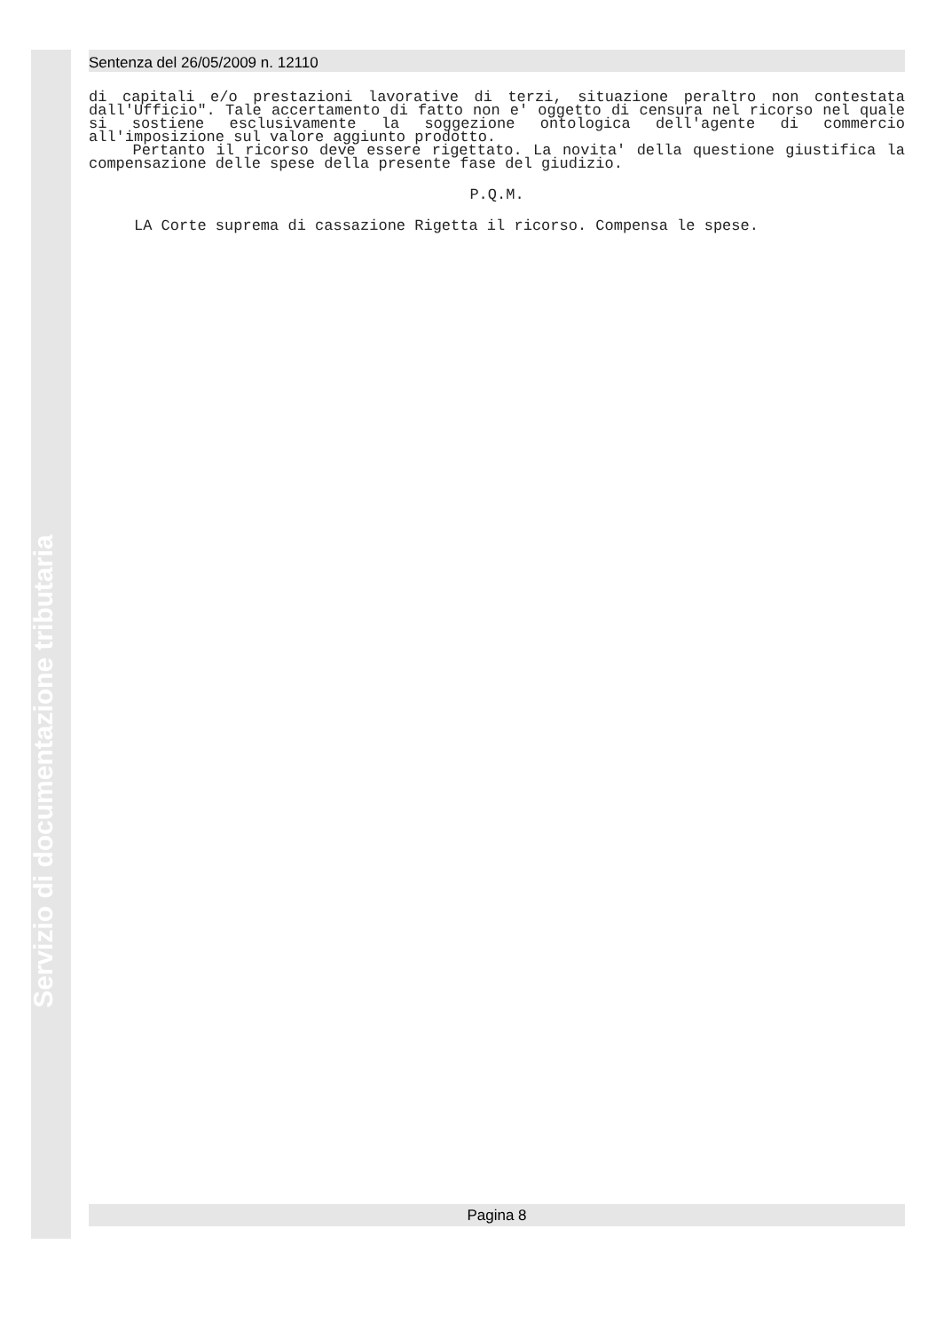Sentenza del 26/05/2009 n. 12110
di capitali e/o prestazioni lavorative di terzi, situazione peraltro non contestata dall'Ufficio". Tale accertamento di fatto non e' oggetto di censura nel ricorso nel quale si sostiene esclusivamente la soggezione ontologica dell'agente di commercio all'imposizione sul valore aggiunto prodotto.
Pertanto il ricorso deve essere rigettato. La novita' della questione giustifica la compensazione delle spese della presente fase del giudizio.
P.Q.M.
LA Corte suprema di cassazione Rigetta il ricorso. Compensa le spese.
Servizio di documentazione tributaria
Pagina 8